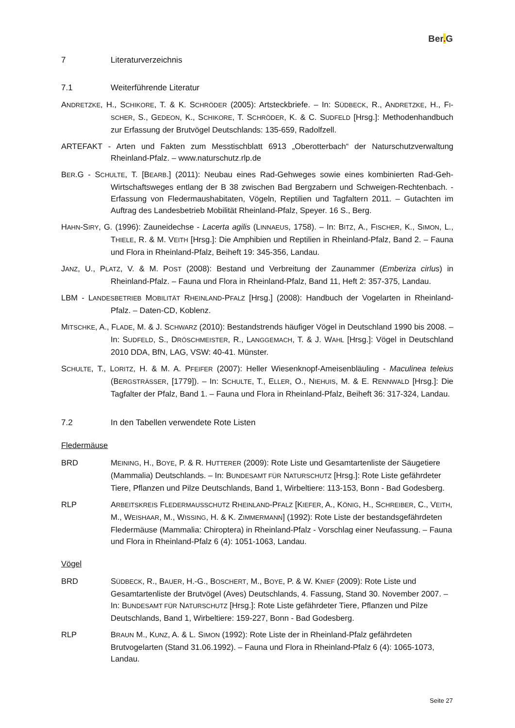Ber. G
7 Literaturverzeichnis
7.1 Weiterführende Literatur
ANDRETZKE, H., SCHIKORE, T. & K. SCHRÖDER (2005): Artsteckbriefe. – In: SÜDBECK, R., ANDRETZKE, H., FI-SCHER, S., GEDEON, K., SCHIKORE, T. SCHRÖDER, K. & C. SUDFELD [Hrsg.]: Methodenhandbuch zur Erfassung der Brutvögel Deutschlands: 135-659, Radolfzell.
ARTEFAKT - Arten und Fakten zum Messtischblatt 6913 „Oberotterbach“ der Naturschutzverwaltung Rheinland-Pfalz. – www.naturschutz.rlp.de
BER.G - SCHULTE, T. [BEARB.] (2011): Neubau eines Rad-Gehweges sowie eines kombinierten Rad-Geh-Wirtschaftsweges entlang der B 38 zwischen Bad Bergzabern und Schweigen-Rechtenbach. - Erfassung von Fledermaushabitaten, Vögeln, Reptilien und Tagfaltern 2011. – Gutachten im Auftrag des Landesbetrieb Mobilität Rheinland-Pfalz, Speyer. 16 S., Berg.
HAHN-SIRY, G. (1996): Zauneidechse - Lacerta agilis (LINNAEUS, 1758). – In: BITZ, A., FISCHER, K., SIMON, L., THIELE, R. & M. VEITH [Hrsg.]: Die Amphibien und Reptilien in Rheinland-Pfalz, Band 2. – Fauna und Flora in Rheinland-Pfalz, Beiheft 19: 345-356, Landau.
JANZ, U., PLATZ, V. & M. POST (2008): Bestand und Verbreitung der Zaunammer (Emberiza cirlus) in Rheinland-Pfalz. – Fauna und Flora in Rheinland-Pfalz, Band 11, Heft 2: 357-375, Landau.
LBM - LANDESBETRIEB MOBILITÄT RHEINLAND-PFALZ [Hrsg.] (2008): Handbuch der Vogelarten in Rheinland-Pfalz. – Daten-CD, Koblenz.
MITSCHKE, A., FLADE, M. & J. SCHWARZ (2010): Bestandstrends häufiger Vögel in Deutschland 1990 bis 2008. – In: SUDFELD, S., DRÖSCHMEISTER, R., LANGGEMACH, T. & J. WAHL [Hrsg.]: Vögel in Deutschland 2010 DDA, BfN, LAG, VSW: 40-41. Münster.
SCHULTE, T., LORITZ, H. & M. A. PFEIFER (2007): Heller Wiesenknopf-Ameisenbläuling - Maculinea teleius (BERGSTRÄSSER, [1779]). – In: SCHULTE, T., ELLER, O., NIEHUIS, M. & E. RENNWALD [Hrsg.]: Die Tagfalter der Pfalz, Band 1. – Fauna und Flora in Rheinland-Pfalz, Beiheft 36: 317-324, Landau.
7.2 In den Tabellen verwendete Rote Listen
Fledermäuse
BRD MEINING, H., BOYE, P. & R. HUTTERER (2009): Rote Liste und Gesamtartenliste der Säugetiere (Mammalia) Deutschlands. – In: BUNDESAMT FÜR NATURSCHUTZ [Hrsg.]: Rote Liste gefährdeter Tiere, Pflanzen und Pilze Deutschlands, Band 1, Wirbeltiere: 113-153, Bonn - Bad Godesberg.
RLP ARBEITSKREIS FLEDERMAUSSCHUTZ RHEINLAND-PFALZ [KIEFER, A., KÖNIG, H., SCHREIBER, C., VEITH, M., WEISHAAR, M., WISSING, H. & K. ZIMMERMANN] (1992): Rote Liste der bestandsgefährdeten Fledermäuse (Mammalia: Chiroptera) in Rheinland-Pfalz - Vorschlag einer Neufassung. – Fauna und Flora in Rheinland-Pfalz 6 (4): 1051-1063, Landau.
Vögel
BRD SÜDBECK, R., BAUER, H.-G., BOSCHERT, M., BOYE, P. & W. KNIEF (2009): Rote Liste und Gesamtartenliste der Brutvögel (Aves) Deutschlands, 4. Fassung, Stand 30. November 2007. – In: BUNDESAMT FÜR NATURSCHUTZ [Hrsg.]: Rote Liste gefährdeter Tiere, Pflanzen und Pilze Deutschlands, Band 1, Wirbeltiere: 159-227, Bonn - Bad Godesberg.
RLP BRAUN M., KUNZ, A. & L. SIMON (1992): Rote Liste der in Rheinland-Pfalz gefährdeten Brutvogelarten (Stand 31.06.1992). – Fauna und Flora in Rheinland-Pfalz 6 (4): 1065-1073, Landau.
Seite 27